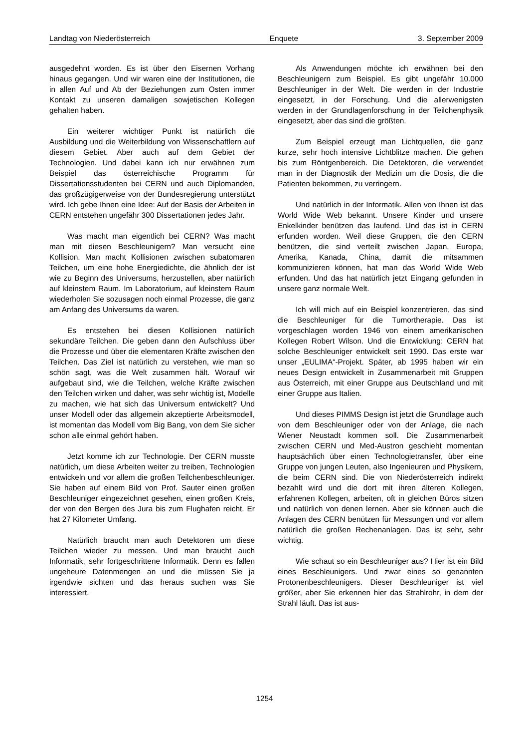Landtag von Niederösterreich Enquete 3. September 2009
ausgedehnt worden. Es ist über den Eisernen Vorhang hinaus gegangen. Und wir waren eine der Institutionen, die in allen Auf und Ab der Beziehungen zum Osten immer Kontakt zu unseren damaligen sowjetischen Kollegen gehalten haben.
Ein weiterer wichtiger Punkt ist natürlich die Ausbildung und die Weiterbildung von Wissenschaftlern auf diesem Gebiet. Aber auch auf dem Gebiet der Technologien. Und dabei kann ich nur erwähnen zum Beispiel das österreichische Programm für Dissertationsstudenten bei CERN und auch Diplomanden, das großzügigerweise von der Bundesregierung unterstützt wird. Ich gebe Ihnen eine Idee: Auf der Basis der Arbeiten in CERN entstehen ungefähr 300 Dissertationen jedes Jahr.
Was macht man eigentlich bei CERN? Was macht man mit diesen Beschleunigern? Man versucht eine Kollision. Man macht Kollisionen zwischen subatomaren Teilchen, um eine hohe Energiedichte, die ähnlich der ist wie zu Beginn des Universums, herzustellen, aber natürlich auf kleinstem Raum. Im Laboratorium, auf kleinstem Raum wiederholen Sie sozusagen noch einmal Prozesse, die ganz am Anfang des Universums da waren.
Es entstehen bei diesen Kollisionen natürlich sekundäre Teilchen. Die geben dann den Aufschluss über die Prozesse und über die elementaren Kräfte zwischen den Teilchen. Das Ziel ist natürlich zu verstehen, wie man so schön sagt, was die Welt zusammen hält. Worauf wir aufgebaut sind, wie die Teilchen, welche Kräfte zwischen den Teilchen wirken und daher, was sehr wichtig ist, Modelle zu machen, wie hat sich das Universum entwickelt? Und unser Modell oder das allgemein akzeptierte Arbeitsmodell, ist momentan das Modell vom Big Bang, von dem Sie sicher schon alle einmal gehört haben.
Jetzt komme ich zur Technologie. Der CERN musste natürlich, um diese Arbeiten weiter zu treiben, Technologien entwickeln und vor allem die großen Teilchenbeschleuniger. Sie haben auf einem Bild von Prof. Sauter einen großen Beschleuniger eingezeichnet gesehen, einen großen Kreis, der von den Bergen des Jura bis zum Flughafen reicht. Er hat 27 Kilometer Umfang.
Natürlich braucht man auch Detektoren um diese Teilchen wieder zu messen. Und man braucht auch Informatik, sehr fortgeschrittene Informatik. Denn es fallen ungeheure Datenmengen an und die müssen Sie ja irgendwie sichten und das heraus suchen was Sie interessiert.
Als Anwendungen möchte ich erwähnen bei den Beschleunigern zum Beispiel. Es gibt ungefähr 10.000 Beschleuniger in der Welt. Die werden in der Industrie eingesetzt, in der Forschung. Und die allerwenigsten werden in der Grundlagenforschung in der Teilchenphysik eingesetzt, aber das sind die größten.
Zum Beispiel erzeugt man Lichtquellen, die ganz kurze, sehr hoch intensive Lichtblitze machen. Die gehen bis zum Röntgenbereich. Die Detektoren, die verwendet man in der Diagnostik der Medizin um die Dosis, die die Patienten bekommen, zu verringern.
Und natürlich in der Informatik. Allen von Ihnen ist das World Wide Web bekannt. Unsere Kinder und unsere Enkelkinder benützen das laufend. Und das ist in CERN erfunden worden. Weil diese Gruppen, die den CERN benützen, die sind verteilt zwischen Japan, Europa, Amerika, Kanada, China, damit die mitsammen kommunizieren können, hat man das World Wide Web erfunden. Und das hat natürlich jetzt Eingang gefunden in unsere ganz normale Welt.
Ich will mich auf ein Beispiel konzentrieren, das sind die Beschleuniger für die Tumortherapie. Das ist vorgeschlagen worden 1946 von einem amerikanischen Kollegen Robert Wilson. Und die Entwicklung: CERN hat solche Beschleuniger entwickelt seit 1990. Das erste war unser „EULIMA“-Projekt. Später, ab 1995 haben wir ein neues Design entwickelt in Zusammenarbeit mit Gruppen aus Österreich, mit einer Gruppe aus Deutschland und mit einer Gruppe aus Italien.
Und dieses PIMMS Design ist jetzt die Grundlage auch von dem Beschleuniger oder von der Anlage, die nach Wiener Neustadt kommen soll. Die Zusammenarbeit zwischen CERN und Med-Austron geschieht momentan hauptsächlich über einen Technologietransfer, über eine Gruppe von jungen Leuten, also Ingenieuren und Physikern, die beim CERN sind. Die von Niederösterreich indirekt bezahlt wird und die dort mit ihren älteren Kollegen, erfahrenen Kollegen, arbeiten, oft in gleichen Büros sitzen und natürlich von denen lernen. Aber sie können auch die Anlagen des CERN benützen für Messungen und vor allem natürlich die großen Rechenanlagen. Das ist sehr, sehr wichtig.
Wie schaut so ein Beschleuniger aus? Hier ist ein Bild eines Beschleunigers. Und zwar eines so genannten Protonenbeschleunigers. Dieser Beschleuniger ist viel größer, aber Sie erkennen hier das Strahlrohr, in dem der Strahl läuft. Das ist aus-
1254